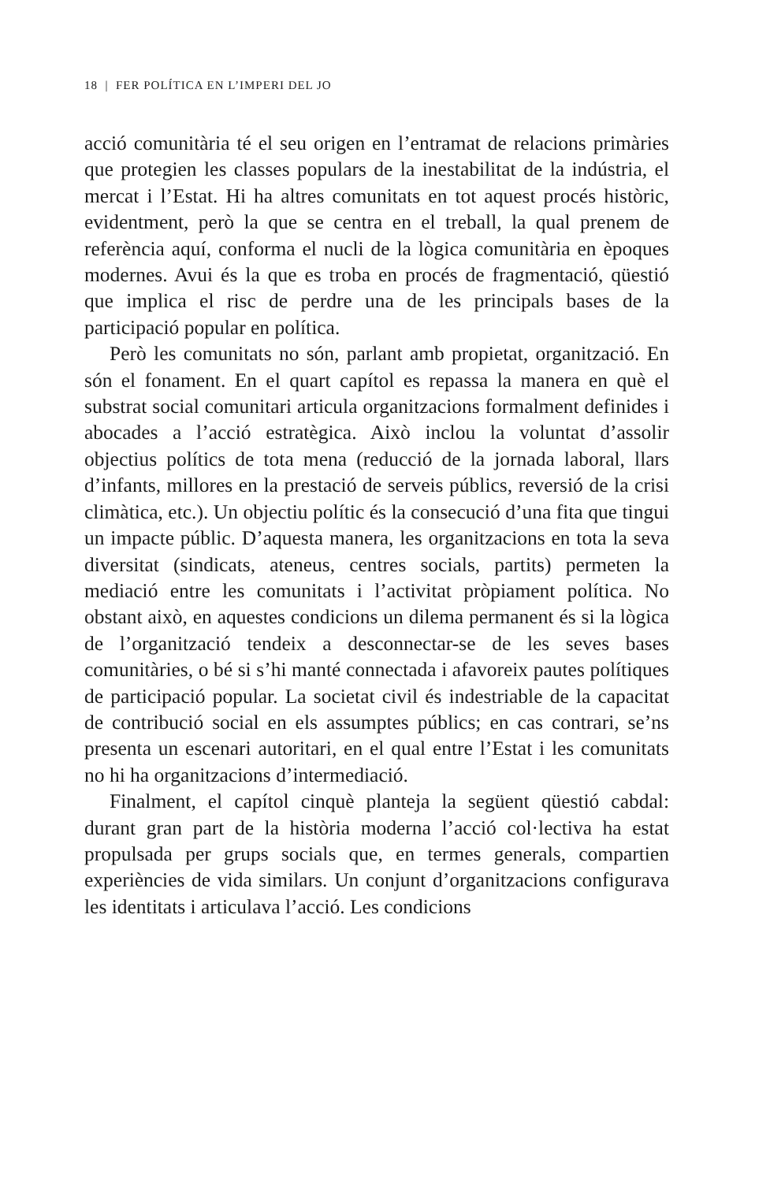18 | FER POLÍTICA EN L’IMPERI DEL JO
acció comunitària té el seu origen en l’entramat de relacions primàries que protegien les classes populars de la inestabilitat de la indústria, el mercat i l’Estat. Hi ha altres comunitats en tot aquest procés històric, evidentment, però la que se centra en el treball, la qual prenem de referència aquí, conforma el nucli de la lògica comunitària en èpoques modernes. Avui és la que es troba en procés de fragmentació, qüestió que implica el risc de perdre una de les principals bases de la participació popular en política.
Però les comunitats no són, parlant amb propietat, organització. En són el fonament. En el quart capítol es repassa la manera en què el substrat social comunitari articula organitzacions formalment definides i abocades a l’acció estratègica. Això inclou la voluntat d’assolir objectius polítics de tota mena (reducció de la jornada laboral, llars d’infants, millores en la prestació de serveis públics, reversió de la crisi climàtica, etc.). Un objectiu polític és la consecució d’una fita que tingui un impacte públic. D’aquesta manera, les organitzacions en tota la seva diversitat (sindicats, ateneus, centres socials, partits) permeten la mediació entre les comunitats i l’activitat pròpiament política. No obstant això, en aquestes condicions un dilema permanent és si la lògica de l’organització tendeix a desconnectar-se de les seves bases comunitàries, o bé si s’hi manté connectada i afavoreix pautes polítiques de participació popular. La societat civil és indestriable de la capacitat de contribució social en els assumptes públics; en cas contrari, se’ns presenta un escenari autoritari, en el qual entre l’Estat i les comunitats no hi ha organitzacions d’intermediació.
Finalment, el capítol cinquè planteja la següent qüestió cabdal: durant gran part de la història moderna l’acció col·lectiva ha estat propulsada per grups socials que, en termes generals, compartien experiències de vida similars. Un conjunt d’organitzacions configurava les identitats i articulava l’acció. Les condicions